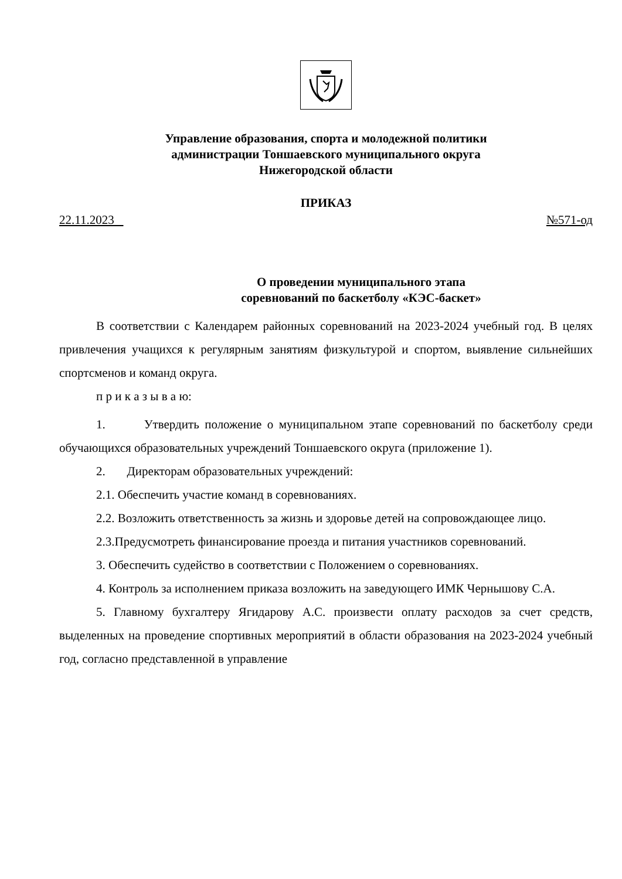Управление образования, спорта и молодежной политики
администрации Тоншаевского муниципального округа
Нижегородской области
ПРИКАЗ
22.11.2023 №571-од
О проведении муниципального этапа
соревнований по баскетболу «КЭС-баскет»
В соответствии с Календарем районных соревнований на 2023-2024 учебный год. В целях привлечения учащихся к регулярным занятиям физкультурой и спортом, выявление сильнейших спортсменов и команд округа.
п р и к а з ы в а ю:
1. Утвердить положение о муниципальном этапе соревнований по баскетболу среди обучающихся образовательных учреждений Тоншаевского округа (приложение 1).
2. Директорам образовательных учреждений:
2.1. Обеспечить участие команд в соревнованиях.
2.2. Возложить ответственность за жизнь и здоровье детей на сопровождающее лицо.
2.3.Предусмотреть финансирование проезда и питания участников соревнований.
3. Обеспечить судейство в соответствии с Положением о соревнованиях.
4. Контроль за исполнением приказа возложить на заведующего ИМК Чернышову С.А.
5. Главному бухгалтеру Ягидарову А.С. произвести оплату расходов за счет средств, выделенных на проведение спортивных мероприятий в области образования на 2023-2024 учебный год, согласно представленной в управление